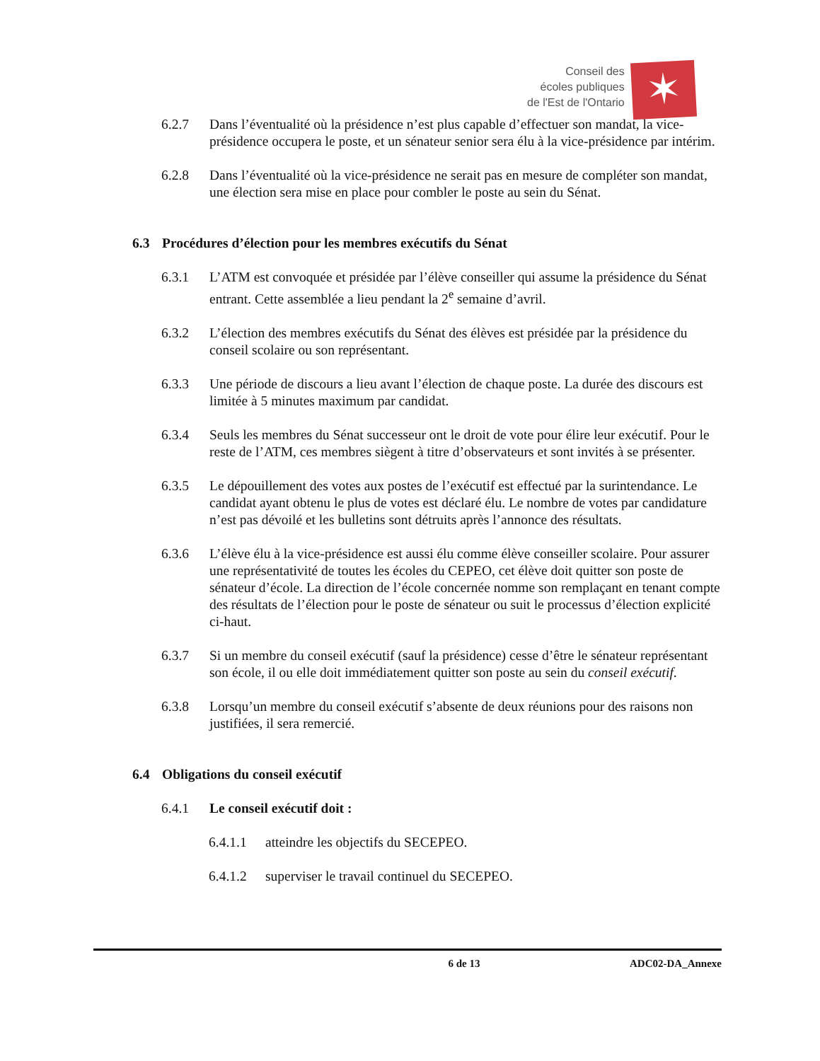Conseil des
écoles publiques
de l'Est de l'Ontario
✶
6.2.7 Dans l’éventualité où la présidence n’est plus capable d’effectuer son mandat, la vice-présidence occupera le poste, et un sénateur senior sera élu à la vice-présidence par intérim.
6.2.8 Dans l’éventualité où la vice-présidence ne serait pas en mesure de compléter son mandat, une élection sera mise en place pour combler le poste au sein du Sénat.
6.3 Procédures d’élection pour les membres exécutifs du Sénat
6.3.1 L’ATM est convoquée et présidée par l’élève conseiller qui assume la présidence du Sénat entrant. Cette assemblée a lieu pendant la 2<sup>e</sup> semaine d’avril.
6.3.2 L’élection des membres exécutifs du Sénat des élèves est présidée par la présidence du conseil scolaire ou son représentant.
6.3.3 Une période de discours a lieu avant l’élection de chaque poste. La durée des discours est limitée à 5 minutes maximum par candidat.
6.3.4 Seuls les membres du Sénat successeur ont le droit de vote pour élire leur exécutif. Pour le reste de l’ATM, ces membres siègent à titre d’observateurs et sont invités à se présenter.
6.3.5 Le dépouillement des votes aux postes de l’exécutif est effectué par la surintendance. Le candidat ayant obtenu le plus de votes est déclaré élu. Le nombre de votes par candidature n’est pas dévoilé et les bulletins sont détruits après l’annonce des résultats.
6.3.6 L’élève élu à la vice-présidence est aussi élu comme élève conseiller scolaire. Pour assurer une représentativité de toutes les écoles du CEPEO, cet élève doit quitter son poste de sénateur d’école. La direction de l’école concernée nomme son remplaçant en tenant compte des résultats de l’élection pour le poste de sénateur ou suit le processus d’élection explicité ci-haut.
6.3.7 Si un membre du conseil exécutif (sauf la présidence) cesse d’être le sénateur représentant son école, il ou elle doit immédiatement quitter son poste au sein du conseil exécutif.
6.3.8 Lorsqu’un membre du conseil exécutif s’absente de deux réunions pour des raisons non justifiées, il sera remercié.
6.4 Obligations du conseil exécutif
6.4.1 Le conseil exécutif doit :
6.4.1.1
atteindre les objectifs du SECEPEO.
6.4.1.2
superviser le travail continuel du SECEPEO.
6 de 13 ADC02-DA_Annexe